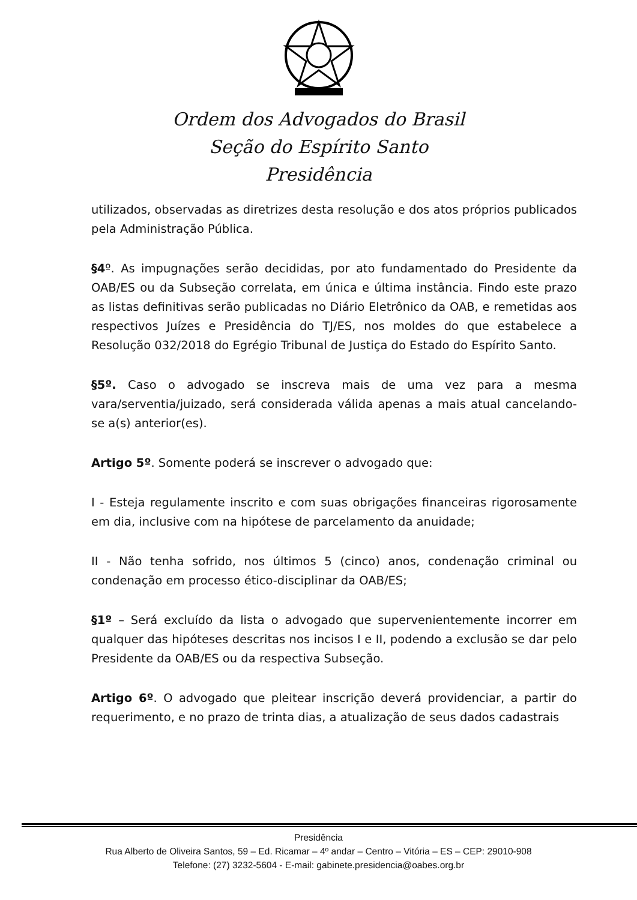Ordem dos Advogados do Brasil
Seção do Espírito Santo
Presidência
utilizados, observadas as diretrizes desta resolução e dos atos próprios publicados pela Administração Pública.
§4º. As impugnações serão decididas, por ato fundamentado do Presidente da OAB/ES ou da Subseção correlata, em única e última instância. Findo este prazo as listas definitivas serão publicadas no Diário Eletrônico da OAB, e remetidas aos respectivos Juízes e Presidência do TJ/ES, nos moldes do que estabelece a Resolução 032/2018 do Egrégio Tribunal de Justiça do Estado do Espírito Santo.
§5º. Caso o advogado se inscreva mais de uma vez para a mesma vara/serventia/juizado, será considerada válida apenas a mais atual cancelando-se a(s) anterior(es).
Artigo 5º. Somente poderá se inscrever o advogado que:
I - Esteja regulamente inscrito e com suas obrigações financeiras rigorosamente em dia, inclusive com na hipótese de parcelamento da anuidade;
II - Não tenha sofrido, nos últimos 5 (cinco) anos, condenação criminal ou condenação em processo ético-disciplinar da OAB/ES;
§1º – Será excluído da lista o advogado que supervenientemente incorrer em qualquer das hipóteses descritas nos incisos I e II, podendo a exclusão se dar pelo Presidente da OAB/ES ou da respectiva Subseção.
Artigo 6º. O advogado que pleitear inscrição deverá providenciar, a partir do requerimento, e no prazo de trinta dias, a atualização de seus dados cadastrais
Presidência
Rua Alberto de Oliveira Santos, 59 – Ed. Ricamar – 4º andar – Centro – Vitória – ES – CEP: 29010-908
Telefone: (27) 3232-5604 - E-mail: gabinete.presidencia@oabes.org.br